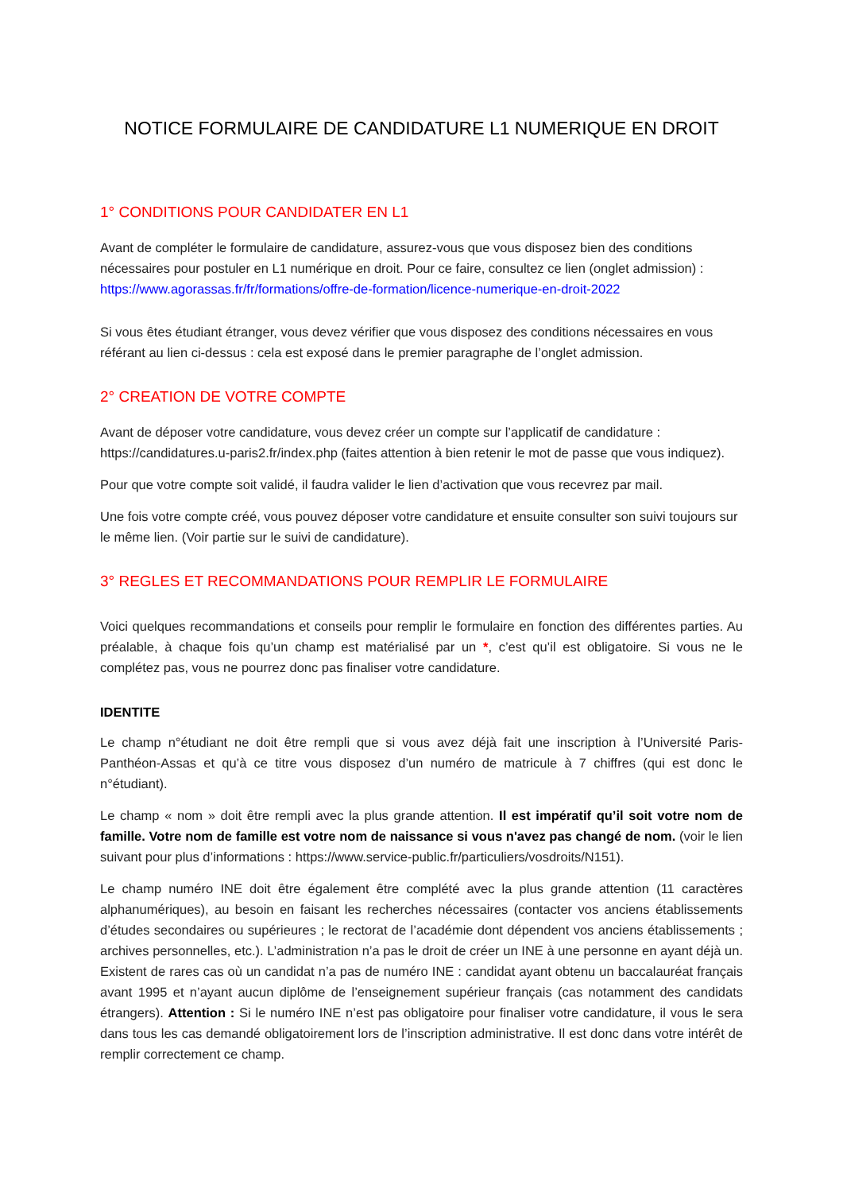NOTICE FORMULAIRE DE CANDIDATURE L1 NUMERIQUE EN DROIT
1° CONDITIONS POUR CANDIDATER EN L1
Avant de compléter le formulaire de candidature, assurez-vous que vous disposez bien des conditions nécessaires pour postuler en L1 numérique en droit. Pour ce faire, consultez ce lien (onglet admission) :
https://www.agorassas.fr/fr/formations/offre-de-formation/licence-numerique-en-droit-2022
Si vous êtes étudiant étranger, vous devez vérifier que vous disposez des conditions nécessaires en vous référant au lien ci-dessus : cela est exposé dans le premier paragraphe de l’onglet admission.
2° CREATION DE VOTRE COMPTE
Avant de déposer votre candidature, vous devez créer un compte sur l’applicatif de candidature : https://candidatures.u-paris2.fr/index.php (faites attention à bien retenir le mot de passe que vous indiquez).
Pour que votre compte soit validé, il faudra valider le lien d’activation que vous recevrez par mail.
Une fois votre compte créé, vous pouvez déposer votre candidature et ensuite consulter son suivi toujours sur le même lien. (Voir partie sur le suivi de candidature).
3° REGLES ET RECOMMANDATIONS POUR REMPLIR LE FORMULAIRE
Voici quelques recommandations et conseils pour remplir le formulaire en fonction des différentes parties. Au préalable, à chaque fois qu’un champ est matérialisé par un *, c’est qu’il est obligatoire. Si vous ne le complétez pas, vous ne pourrez donc pas finaliser votre candidature.
IDENTITE
Le champ n°étudiant ne doit être rempli que si vous avez déjà fait une inscription à l’Université Paris-Panthéon-Assas et qu’à ce titre vous disposez d’un numéro de matricule à 7 chiffres (qui est donc le n°étudiant).
Le champ « nom » doit être rempli avec la plus grande attention. Il est impératif qu’il soit votre nom de famille. Votre nom de famille est votre nom de naissance si vous n'avez pas changé de nom. (voir le lien suivant pour plus d’informations : https://www.service-public.fr/particuliers/vosdroits/N151).
Le champ numéro INE doit être également être complété avec la plus grande attention (11 caractères alphanumériques), au besoin en faisant les recherches nécessaires (contacter vos anciens établissements d’études secondaires ou supérieures ; le rectorat de l’académie dont dépendent vos anciens établissements ; archives personnelles, etc.). L’administration n’a pas le droit de créer un INE à une personne en ayant déjà un. Existent de rares cas où un candidat n’a pas de numéro INE : candidat ayant obtenu un baccalauréat français avant 1995 et n’ayant aucun diplôme de l’enseignement supérieur français (cas notamment des candidats étrangers). Attention : Si le numéro INE n’est pas obligatoire pour finaliser votre candidature, il vous le sera dans tous les cas demandé obligatoirement lors de l’inscription administrative. Il est donc dans votre intérêt de remplir correctement ce champ.